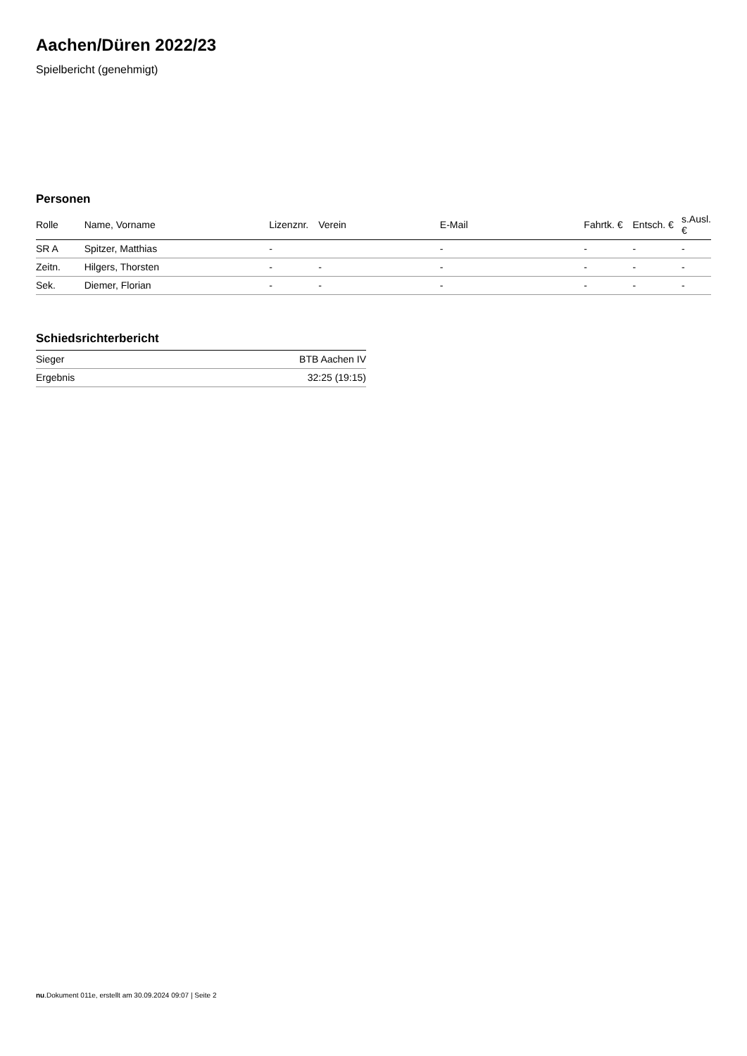Aachen/Düren 2022/23
Spielbericht (genehmigt)
Personen
| Rolle | Name, Vorname | Lizenznr. | Verein | E-Mail | Fahrtk. € | Entsch. € | s.Ausl. € |
| --- | --- | --- | --- | --- | --- | --- | --- |
| SR A | Spitzer, Matthias | - | | - | - | - | - |
| Zeitn. | Hilgers, Thorsten | - | - | - | - | - | - |
| Sek. | Diemer, Florian | - | - | - | - | - | - |
Schiedsrichterbericht
| Sieger | BTB Aachen IV |
| Ergebnis | 32:25 (19:15) |
nu.Dokument 011e, erstellt am 30.09.2024 09:07 | Seite 2